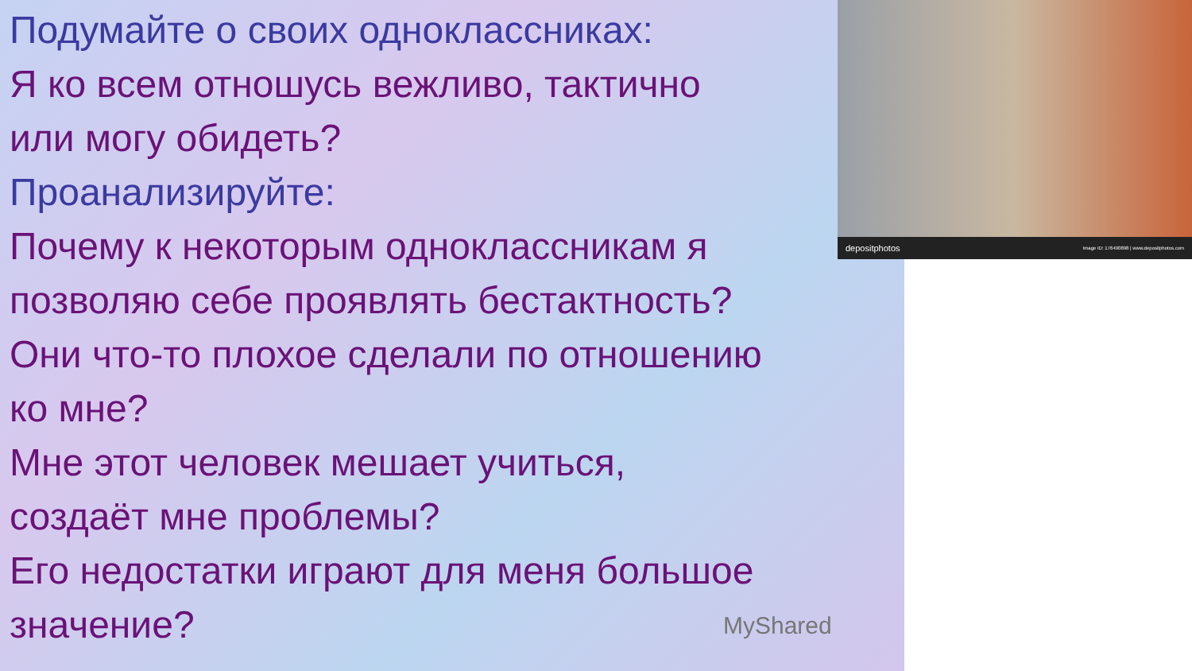Подумайте о своих одноклассниках:
Я ко всем отношусь вежливо, тактично
или могу обидеть?
Проанализируйте:
Почему к некоторым одноклассникам я
позволяю себе проявлять бестактность?
Они что-то плохое сделали по отношению
ко мне?
Мне этот человек мешает учиться,
создаёт мне проблемы?
Его недостатки играют для меня большое
значение?
MyShared
depositphotos Image ID: 176490898 | www.depositphotos.com